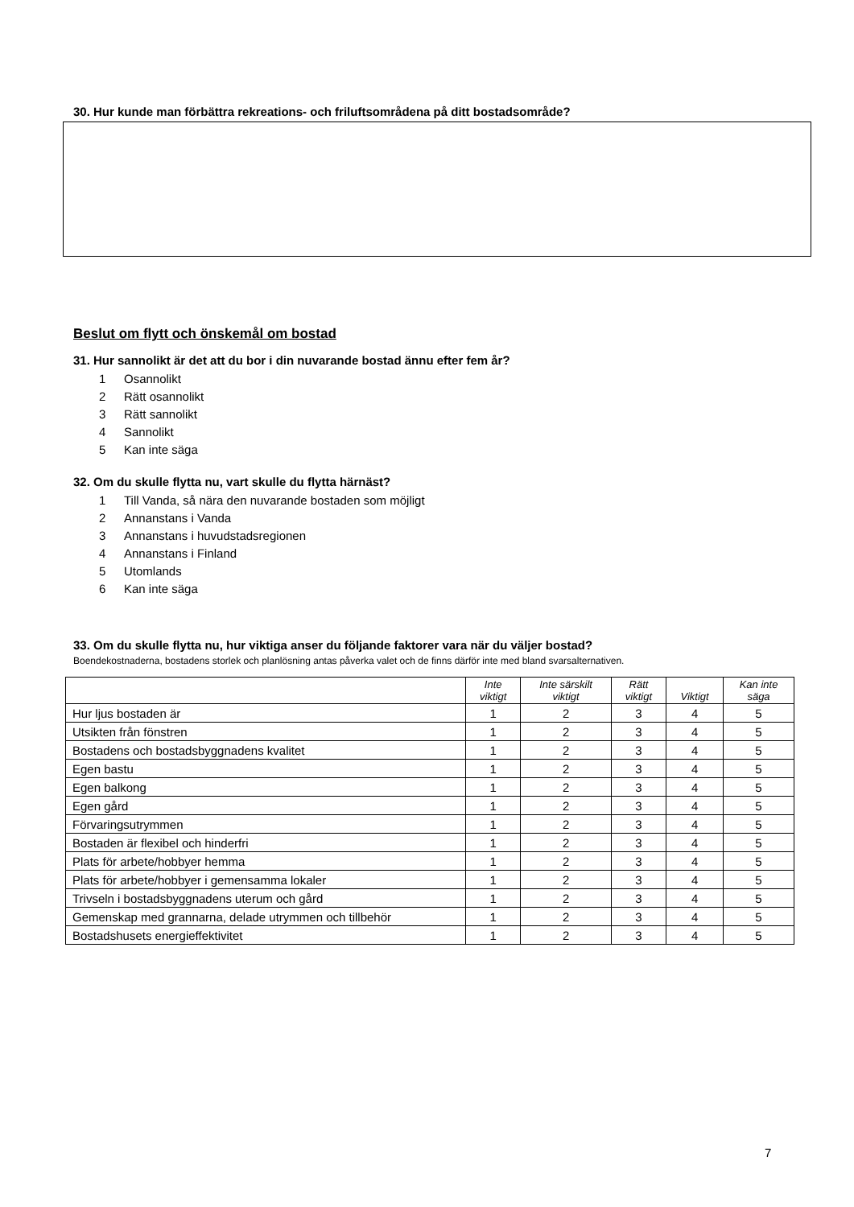30. Hur kunde man förbättra rekreations- och friluftsområdena på ditt bostadsområde?
Beslut om flytt och önskemål om bostad
31. Hur sannolikt är det att du bor i din nuvarande bostad ännu efter fem år?
1 Osannolikt
2 Rätt osannolikt
3 Rätt sannolikt
4 Sannolikt
5 Kan inte säga
32. Om du skulle flytta nu, vart skulle du flytta härnäst?
1 Till Vanda, så nära den nuvarande bostaden som möjligt
2 Annanstans i Vanda
3 Annanstans i huvudstadsregionen
4 Annanstans i Finland
5 Utomlands
6 Kan inte säga
33. Om du skulle flytta nu, hur viktiga anser du följande faktorer vara när du väljer bostad?
Boendekostnaderna, bostadens storlek och planlösning antas påverka valet och de finns därför inte med bland svarsalternativen.
| | Inte viktigt | Inte särskilt viktigt | Rätt viktigt | Viktigt | Kan inte säga |
| --- | --- | --- | --- | --- | --- |
| Hur ljus bostaden är | 1 | 2 | 3 | 4 | 5 |
| Utsikten från fönstren | 1 | 2 | 3 | 4 | 5 |
| Bostadens och bostadsbyggnadens kvalitet | 1 | 2 | 3 | 4 | 5 |
| Egen bastu | 1 | 2 | 3 | 4 | 5 |
| Egen balkong | 1 | 2 | 3 | 4 | 5 |
| Egen gård | 1 | 2 | 3 | 4 | 5 |
| Förvaringsutrymmen | 1 | 2 | 3 | 4 | 5 |
| Bostaden är flexibel och hinderfri | 1 | 2 | 3 | 4 | 5 |
| Plats för arbete/hobbyer hemma | 1 | 2 | 3 | 4 | 5 |
| Plats för arbete/hobbyer i gemensamma lokaler | 1 | 2 | 3 | 4 | 5 |
| Trivseln i bostadsbyggnadens uterum och gård | 1 | 2 | 3 | 4 | 5 |
| Gemenskap med grannarna, delade utrymmen och tillbehör | 1 | 2 | 3 | 4 | 5 |
| Bostadshusets energieffektivitet | 1 | 2 | 3 | 4 | 5 |
7